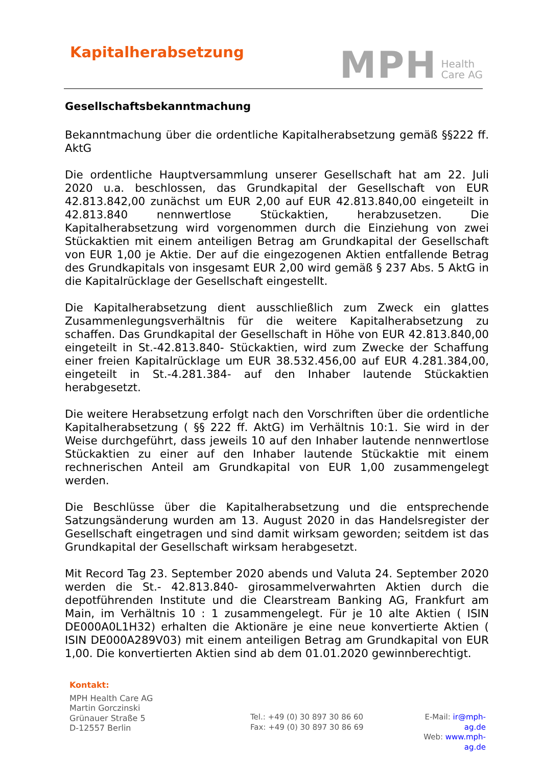Kapitalherabsetzung
MPH Health
Care AG
Gesellschaftsbekanntmachung
Bekanntmachung über die ordentliche Kapitalherabsetzung gemäß §§222 ff. AktG
Die ordentliche Hauptversammlung unserer Gesellschaft hat am 22. Juli 2020 u.a. beschlossen, das Grundkapital der Gesellschaft von EUR 42.813.842,00 zunächst um EUR 2,00 auf EUR 42.813.840,00 eingeteilt in 42.813.840 nennwertlose Stückaktien, herabzusetzen. Die Kapitalherabsetzung wird vorgenommen durch die Einziehung von zwei Stückaktien mit einem anteiligen Betrag am Grundkapital der Gesellschaft von EUR 1,00 je Aktie. Der auf die eingezogenen Aktien entfallende Betrag des Grundkapitals von insgesamt EUR 2,00 wird gemäß § 237 Abs. 5 AktG in die Kapitalrücklage der Gesellschaft eingestellt.
Die Kapitalherabsetzung dient ausschließlich zum Zweck ein glattes Zusammenlegungsverhältnis für die weitere Kapitalherabsetzung zu schaffen. Das Grundkapital der Gesellschaft in Höhe von EUR 42.813.840,00 eingeteilt in St.-42.813.840- Stückaktien, wird zum Zwecke der Schaffung einer freien Kapitalrücklage um EUR 38.532.456,00 auf EUR 4.281.384,00, eingeteilt in St.-4.281.384- auf den Inhaber lautende Stückaktien herabgesetzt.
Die weitere Herabsetzung erfolgt nach den Vorschriften über die ordentliche Kapitalherabsetzung ( §§ 222 ff. AktG) im Verhältnis 10:1. Sie wird in der Weise durchgeführt, dass jeweils 10 auf den Inhaber lautende nennwertlose Stückaktien zu einer auf den Inhaber lautende Stückaktie mit einem rechnerischen Anteil am Grundkapital von EUR 1,00 zusammengelegt werden.
Die Beschlüsse über die Kapitalherabsetzung und die entsprechende Satzungsänderung wurden am 13. August 2020 in das Handelsregister der Gesellschaft eingetragen und sind damit wirksam geworden; seitdem ist das Grundkapital der Gesellschaft wirksam herabgesetzt.
Mit Record Tag 23. September 2020 abends und Valuta 24. September 2020 werden die St.- 42.813.840- girosammelverwahrten Aktien durch die depotführenden Institute und die Clearstream Banking AG, Frankfurt am Main, im Verhältnis 10 : 1 zusammengelegt. Für je 10 alte Aktien ( ISIN DE000A0L1H32) erhalten die Aktionäre je eine neue konvertierte Aktien ( ISIN DE000A289V03) mit einem anteiligen Betrag am Grundkapital von EUR 1,00. Die konvertierten Aktien sind ab dem 01.01.2020 gewinnberechtigt.
Kontakt:
MPH Health Care AG
Martin Gorczinski
Grünauer Straße 5
D-12557 Berlin
Tel.: +49 (0) 30 897 30 86 60
Fax: +49 (0) 30 897 30 86 69
E-Mail: ir@mph-ag.de
Web: www.mph-ag.de